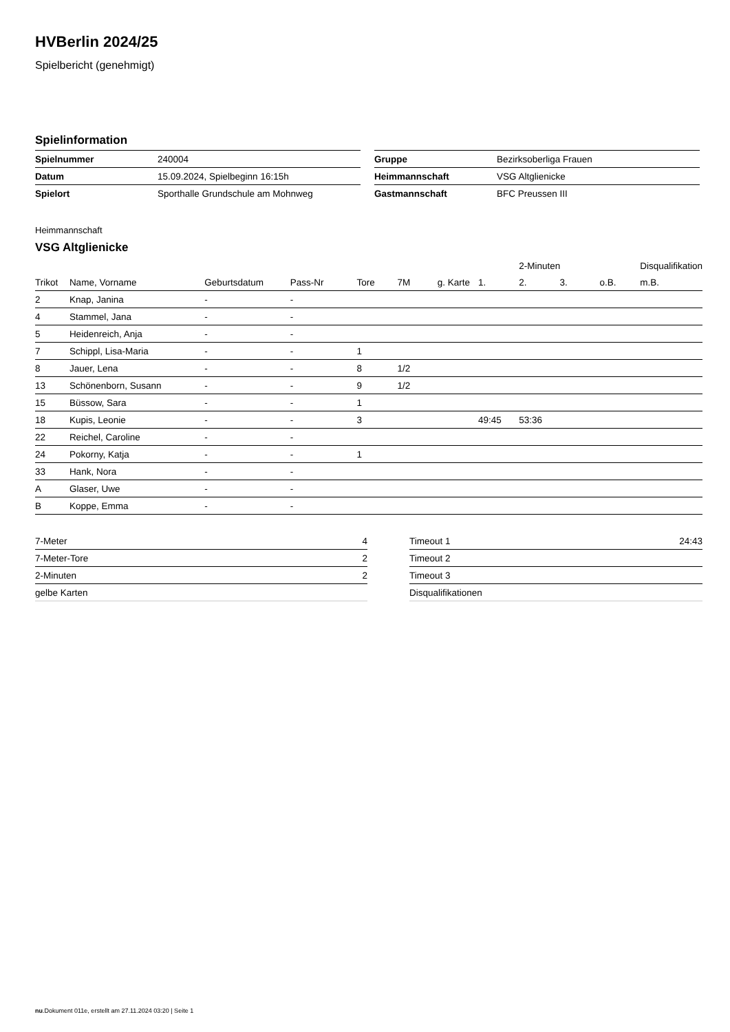HVBerlin 2024/25
Spielbericht (genehmigt)
Spielinformation
| Spielnummer | 240004 |
| Datum | 15.09.2024, Spielbeginn 16:15h |
| Spielort | Sporthalle Grundschule am Mohnweg |
| Gruppe | Bezirksoberliga Frauen |
| Heimmannschaft | VSG Altglienicke |
| Gastmannschaft | BFC Preussen III |
Heimmannschaft
VSG Altglienicke
| | | | | | | | | 2-Minuten | | | Disqualifikation |
| --- | --- | --- | --- | --- | --- | --- | --- | --- | --- | --- | --- |
| Trikot | Name, Vorname | Geburtsdatum | Pass-Nr | Tore | 7M | g. Karte | 1. | 2. | 3. | o.B. | m.B. |
| 2 | Knap, Janina | - | - | | | | | | | | |
| 4 | Stammel, Jana | - | - | | | | | | | | |
| 5 | Heidenreich, Anja | - | - | | | | | | | | |
| 7 | Schippl, Lisa-Maria | - | - | 1 | | | | | | | |
| 8 | Jauer, Lena | - | - | 8 | 1/2 | | | | | | |
| 13 | Schönenborn, Susann | - | - | 9 | 1/2 | | | | | | |
| 15 | Büssow, Sara | - | - | 1 | | | | | | | |
| 18 | Kupis, Leonie | - | - | 3 | | | 49:45 | 53:36 | | | |
| 22 | Reichel, Caroline | - | - | | | | | | | | |
| 24 | Pokorny, Katja | - | - | 1 | | | | | | | |
| 33 | Hank, Nora | - | - | | | | | | | | |
| A | Glaser, Uwe | - | - | | | | | | | | |
| B | Koppe, Emma | - | - | | | | | | | | |
| 7-Meter | 4 |
| 7-Meter-Tore | 2 |
| 2-Minuten | 2 |
| gelbe Karten | |
| Timeout 1 | 24:43 |
| Timeout 2 | |
| Timeout 3 | |
| Disqualifikationen | |
nu.Dokument 011e, erstellt am 27.11.2024 03:20 | Seite 1